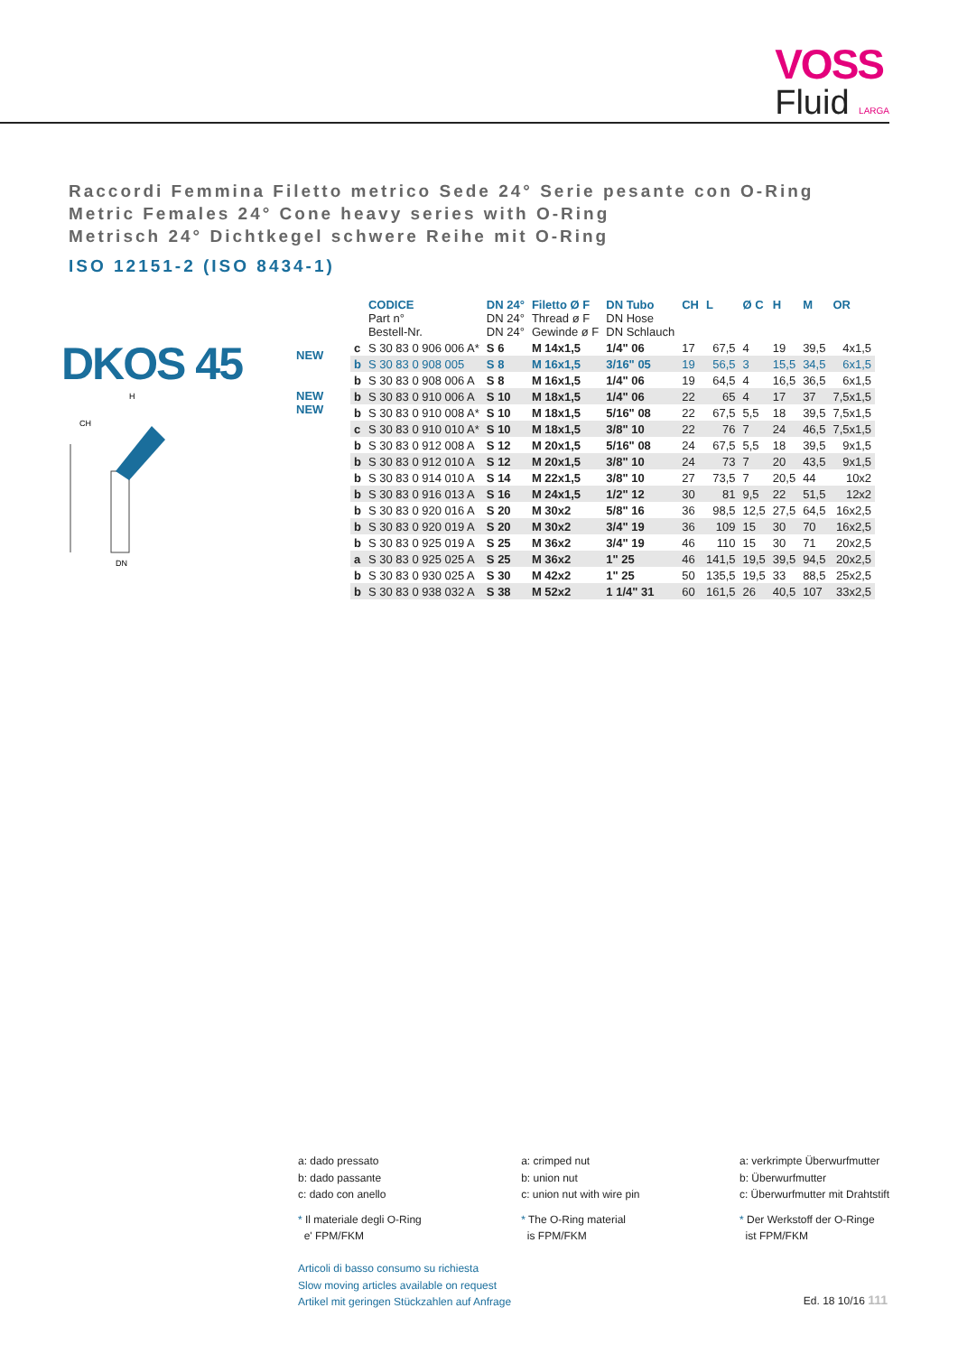VOSS
Fluid LARGA
Raccordi Femmina Filetto metrico Sede 24° Serie pesante con O-Ring
Metric Females 24° Cone heavy series with O-Ring
Metrisch 24° Dichtkegel schwere Reihe mit O-Ring
ISO 12151-2 (ISO 8434-1)
DKOS 45
CH
H
DN
NEW
NEW
NEW
| | CODICE Part n° Bestell-Nr. | DN 24° DN 24° DN 24° | Filetto Ø F Thread ø F Gewinde ø F | DN Tubo DN Hose DN Schlauch | CH | L | Ø C | H | M | OR |
| --- | --- | --- | --- | --- | --- | --- | --- | --- | --- | --- |
| c | S 30 83 0 906 006 A* | S 6 | M 14x1,5 | 1/4" 06 | 17 | 67,5 | 4 | 19 | 39,5 | 4x1,5 |
| b | S 30 83 0 908 005 | S 8 | M 16x1,5 | 3/16" 05 | 19 | 56,5 | 3 | 15,5 | 34,5 | 6x1,5 |
| b | S 30 83 0 908 006 A | S 8 | M 16x1,5 | 1/4" 06 | 19 | 64,5 | 4 | 16,5 | 36,5 | 6x1,5 |
| b | S 30 83 0 910 006 A | S 10 | M 18x1,5 | 1/4" 06 | 22 | 65 | 4 | 17 | 37 | 7,5x1,5 |
| b | S 30 83 0 910 008 A* | S 10 | M 18x1,5 | 5/16" 08 | 22 | 67,5 | 5,5 | 18 | 39,5 | 7,5x1,5 |
| c | S 30 83 0 910 010 A* | S 10 | M 18x1,5 | 3/8" 10 | 22 | 76 | 7 | 24 | 46,5 | 7,5x1,5 |
| b | S 30 83 0 912 008 A | S 12 | M 20x1,5 | 5/16" 08 | 24 | 67,5 | 5,5 | 18 | 39,5 | 9x1,5 |
| b | S 30 83 0 912 010 A | S 12 | M 20x1,5 | 3/8" 10 | 24 | 73 | 7 | 20 | 43,5 | 9x1,5 |
| b | S 30 83 0 914 010 A | S 14 | M 22x1,5 | 3/8" 10 | 27 | 73,5 | 7 | 20,5 | 44 | 10x2 |
| b | S 30 83 0 916 013 A | S 16 | M 24x1,5 | 1/2" 12 | 30 | 81 | 9,5 | 22 | 51,5 | 12x2 |
| b | S 30 83 0 920 016 A | S 20 | M 30x2 | 5/8" 16 | 36 | 98,5 | 12,5 | 27,5 | 64,5 | 16x2,5 |
| b | S 30 83 0 920 019 A | S 20 | M 30x2 | 3/4" 19 | 36 | 109 | 15 | 30 | 70 | 16x2,5 |
| b | S 30 83 0 925 019 A | S 25 | M 36x2 | 3/4" 19 | 46 | 110 | 15 | 30 | 71 | 20x2,5 |
| a | S 30 83 0 925 025 A | S 25 | M 36x2 | 1" 25 | 46 | 141,5 | 19,5 | 39,5 | 94,5 | 20x2,5 |
| b | S 30 83 0 930 025 A | S 30 | M 42x2 | 1" 25 | 50 | 135,5 | 19,5 | 33 | 88,5 | 25x2,5 |
| b | S 30 83 0 938 032 A | S 38 | M 52x2 | 1 1/4" 31 | 60 | 161,5 | 26 | 40,5 | 107 | 33x2,5 |
a: dado pressato
b: dado passante
c: dado con anello
* Il materiale degli O-Ring
e' FPM/FKM
a: crimped nut
b: union nut
c: union nut with wire pin
* The O-Ring material
is FPM/FKM
a: verkrimpte Überwurfmutter
b: Überwurfmutter
c: Überwurfmutter mit Drahtstift
* Der Werkstoff der O-Ringe
ist FPM/FKM
Articoli di basso consumo su richiesta
Slow moving articles available on request
Artikel mit geringen Stückzahlen auf Anfrage
Ed. 18 10/16 111